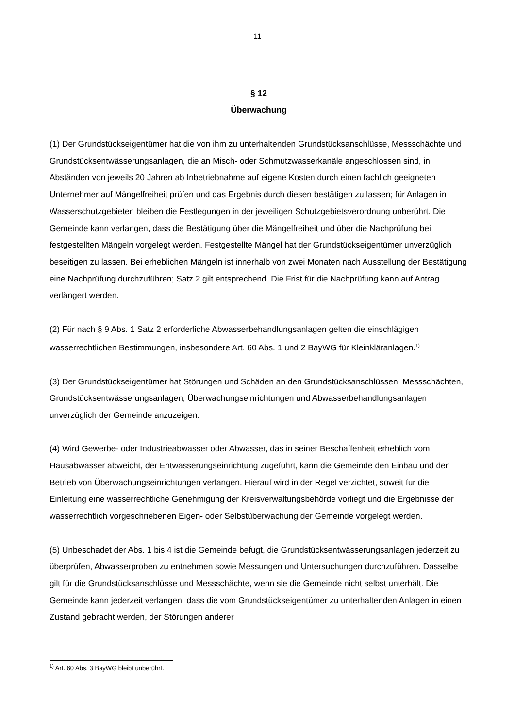11
§ 12
Überwachung
(1) Der Grundstückseigentümer hat die von ihm zu unterhaltenden Grundstücksanschlüsse, Messschächte und Grundstücksentwässerungsanlagen, die an Misch- oder Schmutzwasserkanäle angeschlossen sind, in Abständen von jeweils 20 Jahren ab Inbetriebnahme auf eigene Kosten durch einen fachlich geeigneten Unternehmer auf Mängelfreiheit prüfen und das Ergebnis durch diesen bestätigen zu lassen; für Anlagen in Wasserschutzgebieten bleiben die Festlegungen in der jeweiligen Schutzgebietsverordnung unberührt. Die Gemeinde kann verlangen, dass die Bestätigung über die Mängelfreiheit und über die Nachprüfung bei festgestellten Mängeln vorgelegt werden. Festgestellte Mängel hat der Grundstückseigentümer unverzüglich beseitigen zu lassen. Bei erheblichen Mängeln ist innerhalb von zwei Monaten nach Ausstellung der Bestätigung eine Nachprüfung durchzuführen; Satz 2 gilt entsprechend. Die Frist für die Nachprüfung kann auf Antrag verlängert werden.
(2) Für nach § 9 Abs. 1 Satz 2 erforderliche Abwasserbehandlungsanlagen gelten die einschlägigen wasserrechtlichen Bestimmungen, insbesondere Art. 60 Abs. 1 und 2 BayWG für Kleinkläranlagen.<sup>1)</sup>
(3) Der Grundstückseigentümer hat Störungen und Schäden an den Grundstücksanschlüssen, Messschächten, Grundstücksentwässerungsanlagen, Überwachungseinrichtungen und Abwasserbehandlungsanlagen unverzüglich der Gemeinde anzuzeigen.
(4) Wird Gewerbe- oder Industrieabwasser oder Abwasser, das in seiner Beschaffenheit erheblich vom Hausabwasser abweicht, der Entwässerungseinrichtung zugeführt, kann die Gemeinde den Einbau und den Betrieb von Überwachungseinrichtungen verlangen. Hierauf wird in der Regel verzichtet, soweit für die Einleitung eine wasserrechtliche Genehmigung der Kreisverwaltungsbehörde vorliegt und die Ergebnisse der wasserrechtlich vorgeschriebenen Eigen- oder Selbstüberwachung der Gemeinde vorgelegt werden.
(5) Unbeschadet der Abs. 1 bis 4 ist die Gemeinde befugt, die Grundstücksentwässerungsanlagen jederzeit zu überprüfen, Abwasserproben zu entnehmen sowie Messungen und Untersuchungen durchzuführen. Dasselbe gilt für die Grundstücksanschlüsse und Messschächte, wenn sie die Gemeinde nicht selbst unterhält. Die Gemeinde kann jederzeit verlangen, dass die vom Grundstückseigentümer zu unterhaltenden Anlagen in einen Zustand gebracht werden, der Störungen anderer
<sup>1)</sup> Art. 60 Abs. 3 BayWG bleibt unberührt.